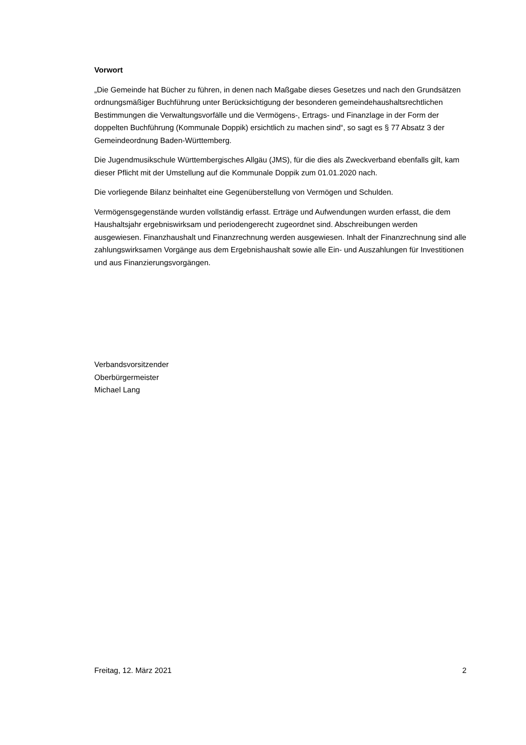Vorwort
„Die Gemeinde hat Bücher zu führen, in denen nach Maßgabe dieses Gesetzes und nach den Grundsätzen ordnungsmäßiger Buchführung unter Berücksichtigung der besonderen gemeindehaushaltsrechtlichen Bestimmungen die Verwaltungsvorfälle und die Vermögens-, Ertrags- und Finanzlage in der Form der doppelten Buchführung (Kommunale Doppik) ersichtlich zu machen sind“, so sagt es § 77 Absatz 3 der Gemeindeordnung Baden-Württemberg.
Die Jugendmusikschule Württembergisches Allgäu (JMS), für die dies als Zweckverband ebenfalls gilt, kam dieser Pflicht mit der Umstellung auf die Kommunale Doppik zum 01.01.2020 nach.
Die vorliegende Bilanz beinhaltet eine Gegenüberstellung von Vermögen und Schulden.
Vermögensgegenstände wurden vollständig erfasst. Erträge und Aufwendungen wurden erfasst, die dem Haushaltsjahr ergebniswirksam und periodengerecht zugeordnet sind. Abschreibungen werden ausgewiesen. Finanzhaushalt und Finanzrechnung werden ausgewiesen. Inhalt der Finanzrechnung sind alle zahlungswirksamen Vorgänge aus dem Ergebnishaushalt sowie alle Ein- und Auszahlungen für Investitionen und aus Finanzierungsvorgängen.
Verbandsvorsitzender
Oberbürgermeister
Michael Lang
Freitag, 12. März 2021 2